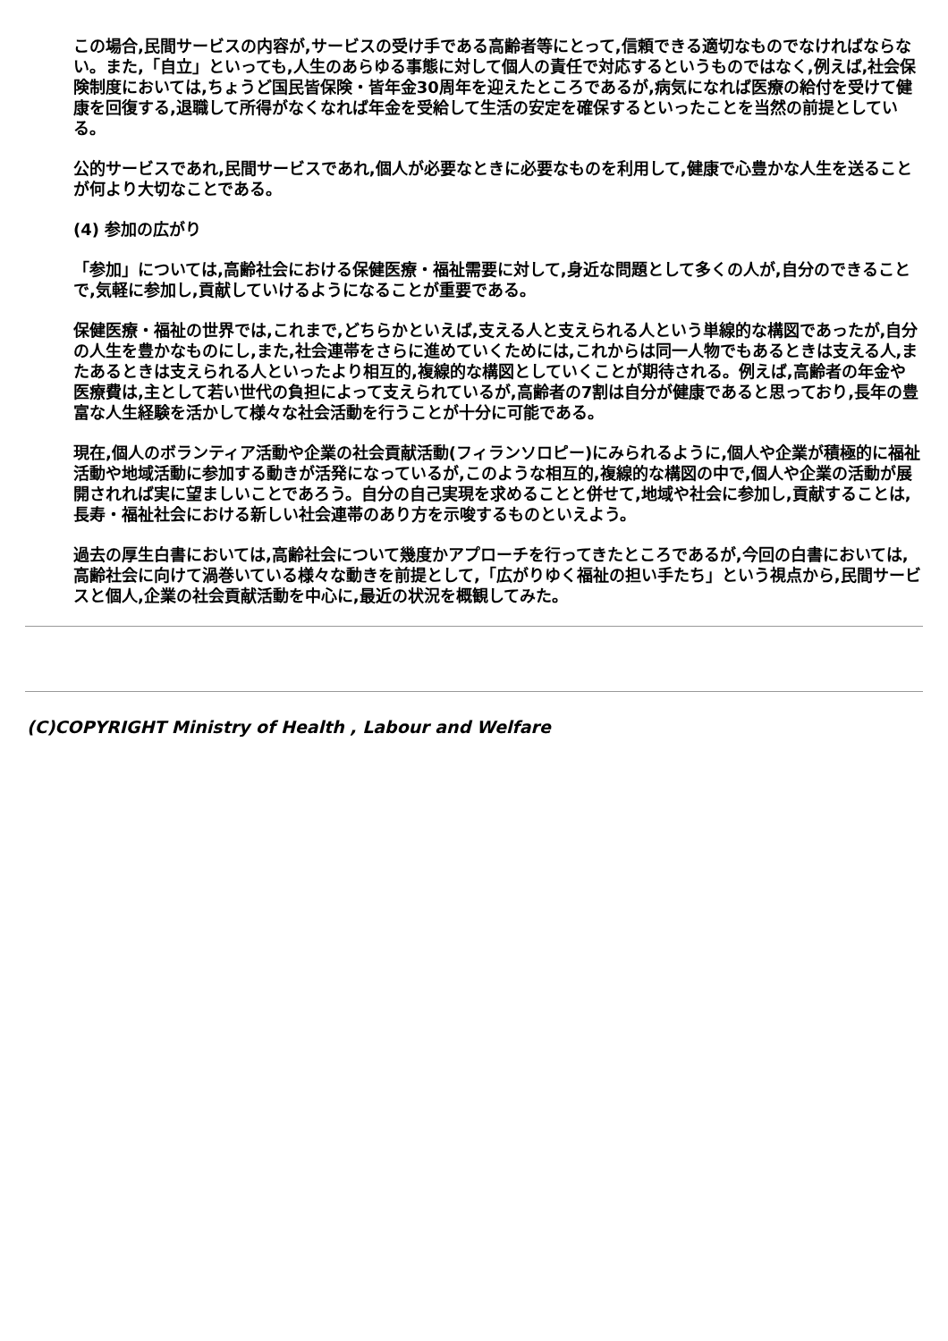この場合,民間サービスの内容が,サービスの受け手である高齢者等にとって,信頼できる適切なものでなければならない。また,「自立」といっても,人生のあらゆる事態に対して個人の責任で対応するというものではなく,例えば,社会保険制度においては,ちょうど国民皆保険・皆年金30周年を迎えたところであるが,病気になれば医療の給付を受けて健康を回復する,退職して所得がなくなれば年金を受給して生活の安定を確保するといったことを当然の前提としている。
公的サービスであれ,民間サービスであれ,個人が必要なときに必要なものを利用して,健康で心豊かな人生を送ることが何より大切なことである。
(4) 参加の広がり
「参加」については,高齢社会における保健医療・福祉需要に対して,身近な問題として多くの人が,自分のできることで,気軽に参加し,貢献していけるようになることが重要である。
保健医療・福祉の世界では,これまで,どちらかといえば,支える人と支えられる人という単線的な構図であったが,自分の人生を豊かなものにし,また,社会連帯をさらに進めていくためには,これからは同一人物でもあるときは支える人,またあるときは支えられる人といったより相互的,複線的な構図としていくことが期待される。例えば,高齢者の年金や医療費は,主として若い世代の負担によって支えられているが,高齢者の7割は自分が健康であると思っており,長年の豊富な人生経験を活かして様々な社会活動を行うことが十分に可能である。
現在,個人のボランティア活動や企業の社会貢献活動(フィランソロピー)にみられるように,個人や企業が積極的に福祉活動や地域活動に参加する動きが活発になっているが,このような相互的,複線的な構図の中で,個人や企業の活動が展開されれば実に望ましいことであろう。自分の自己実現を求めることと併せて,地域や社会に参加し,貢献することは,長寿・福祉社会における新しい社会連帯のあり方を示唆するものといえよう。
過去の厚生白書においては,高齢社会について幾度かアプローチを行ってきたところであるが,今回の白書においては,高齢社会に向けて渦巻いている様々な動きを前提として,「広がりゆく福祉の担い手たち」という視点から,民間サービスと個人,企業の社会貢献活動を中心に,最近の状況を概観してみた。
(C)COPYRIGHT Ministry of Health , Labour and Welfare